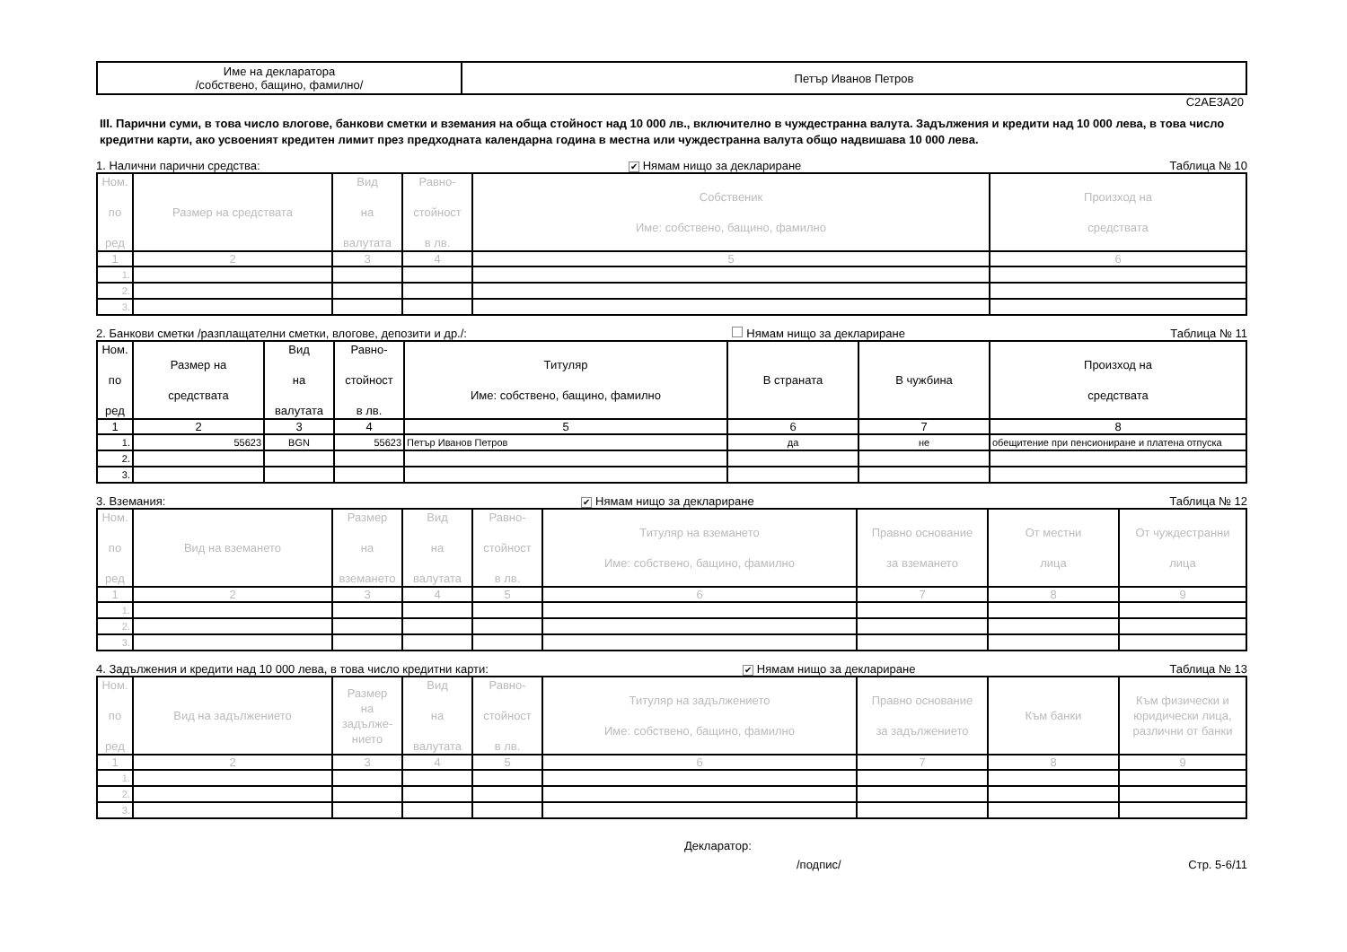| Име на декларатора /собствено, бащино, фамилно/ | Петър Иванов Петров |
C2AE3A20
III. Парични суми, в това число влогове, банкови сметки и вземания на обща стойност над 10 000 лв., включително в чуждестранна валута. Задължения и кредити над 10 000 лева, в това число кредитни карти, ако усвоеният кредитен лимит през предходната календарна година в местна или чуждестранна валута общо надвишава 10 000 лева.
1. Налични парични средства: ✔ Нямам нищо за деклариране Таблица № 10
| Ном. по ред | Размер на средствата | Вид на валутата | Равно- стойност в лв. | Собственик Име: собствено, бащино, фамилно | Произход на средствата |
| --- | --- | --- | --- | --- | --- |
| 1 | 2 | 3 | 4 | 5 | 6 |
| 1. | | | | | |
| 2. | | | | | |
| 3. | | | | | |
2. Банкови сметки /разплащателни сметки, влогове, депозити и др./: Нямам нищо за деклариране Таблица № 11
| Ном. по ред | Размер на средствата | Вид на валутата | Равно- стойност в лв. | Титуляр Име: собствено, бащино, фамилно | В страната | В чужбина | Произход на средствата |
| --- | --- | --- | --- | --- | --- | --- | --- |
| 1 | 2 | 3 | 4 | 5 | 6 | 7 | 8 |
| 1. | 55623 | BGN | 55623 | Петър Иванов Петров | да | не | обещитение при пенсиониране и платена отпуска |
| 2. | | | | | | | |
| 3. | | | | | | | |
3. Вземания: ✔ Нямам нищо за деклариране Таблица № 12
| Ном. по ред | Вид на вземането | Размер на вземането | Вид на валутата | Равно- стойност в лв. | Титуляр на вземането Име: собствено, бащино, фамилно | Правно основание за вземането | От местни лица | От чуждестранни лица |
| --- | --- | --- | --- | --- | --- | --- | --- | --- |
| 1 | 2 | 3 | 4 | 5 | 6 | 7 | 8 | 9 |
| 1. | | | | | | | | |
| 2. | | | | | | | | |
| 3. | | | | | | | | |
4. Задължения и кредити над 10 000 лева, в това число кредитни карти: ✔ Нямам нищо за деклариране Таблица № 13
| Ном. по ред | Вид на задължението | Размер на задълже- нието | Вид на валутата | Равно- стойност в лв. | Титуляр на задължението Име: собствено, бащино, фамилно | Правно основание за задължението | Към банки | Към физически и юридически лица, различни от банки |
| --- | --- | --- | --- | --- | --- | --- | --- | --- |
| 1 | 2 | 3 | 4 | 5 | 6 | 7 | 8 | 9 |
| 1. | | | | | | | | |
| 2. | | | | | | | | |
| 3. | | | | | | | | |
Декларатор:
/подпис/ Стр. 5-6/11